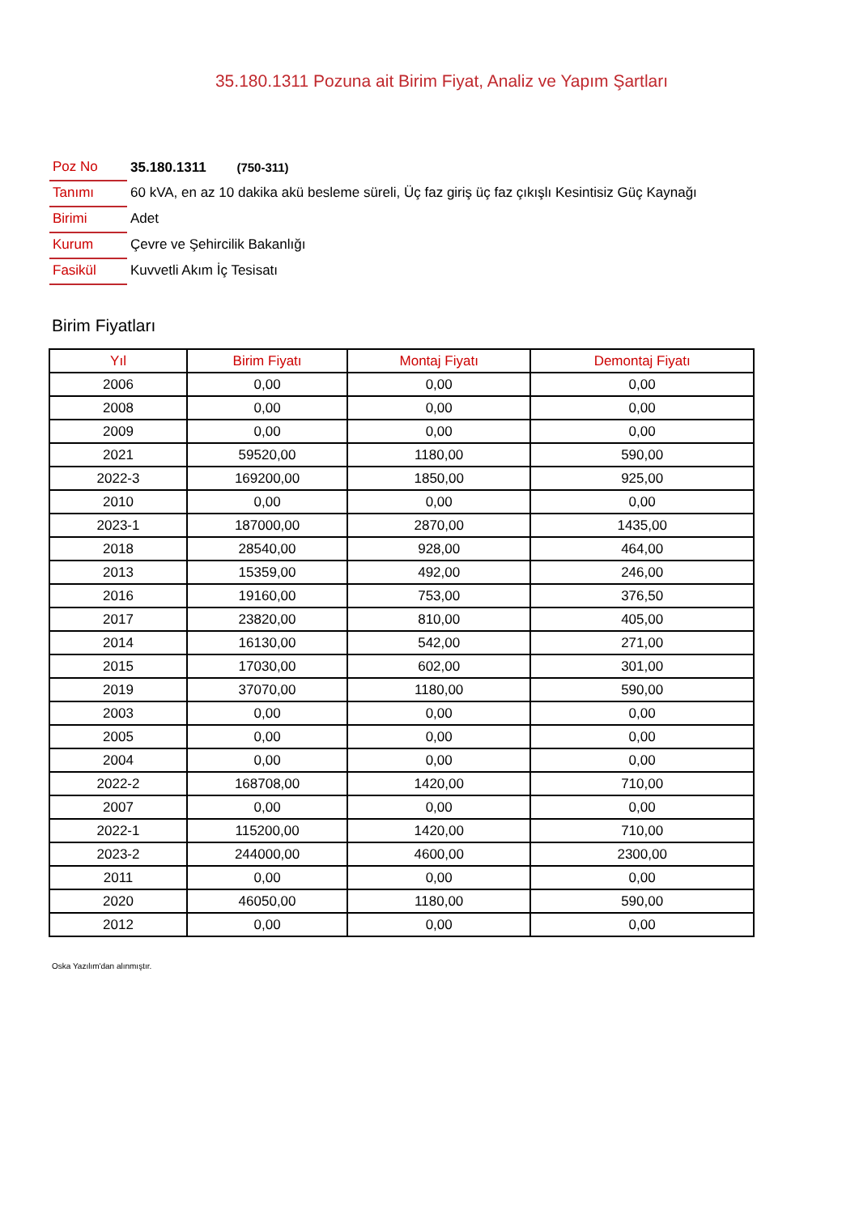35.180.1311 Pozuna ait Birim Fiyat, Analiz ve Yapım Şartları
| Poz No | 35.180.1311 (750-311) |
| Tanımı | 60 kVA, en az 10 dakika akü besleme süreli, Üç faz giriş üç faz çıkışlı Kesintisiz Güç Kaynağı |
| Birimi | Adet |
| Kurum | Çevre ve Şehircilik Bakanlığı |
| Fasikül | Kuvvetli Akım İç Tesisatı |
Birim Fiyatları
| Yıl | Birim Fiyatı | Montaj Fiyatı | Demontaj Fiyatı |
| --- | --- | --- | --- |
| 2006 | 0,00 | 0,00 | 0,00 |
| 2008 | 0,00 | 0,00 | 0,00 |
| 2009 | 0,00 | 0,00 | 0,00 |
| 2021 | 59520,00 | 1180,00 | 590,00 |
| 2022-3 | 169200,00 | 1850,00 | 925,00 |
| 2010 | 0,00 | 0,00 | 0,00 |
| 2023-1 | 187000,00 | 2870,00 | 1435,00 |
| 2018 | 28540,00 | 928,00 | 464,00 |
| 2013 | 15359,00 | 492,00 | 246,00 |
| 2016 | 19160,00 | 753,00 | 376,50 |
| 2017 | 23820,00 | 810,00 | 405,00 |
| 2014 | 16130,00 | 542,00 | 271,00 |
| 2015 | 17030,00 | 602,00 | 301,00 |
| 2019 | 37070,00 | 1180,00 | 590,00 |
| 2003 | 0,00 | 0,00 | 0,00 |
| 2005 | 0,00 | 0,00 | 0,00 |
| 2004 | 0,00 | 0,00 | 0,00 |
| 2022-2 | 168708,00 | 1420,00 | 710,00 |
| 2007 | 0,00 | 0,00 | 0,00 |
| 2022-1 | 115200,00 | 1420,00 | 710,00 |
| 2023-2 | 244000,00 | 4600,00 | 2300,00 |
| 2011 | 0,00 | 0,00 | 0,00 |
| 2020 | 46050,00 | 1180,00 | 590,00 |
| 2012 | 0,00 | 0,00 | 0,00 |
Oska Yazılım'dan alınmıştır.